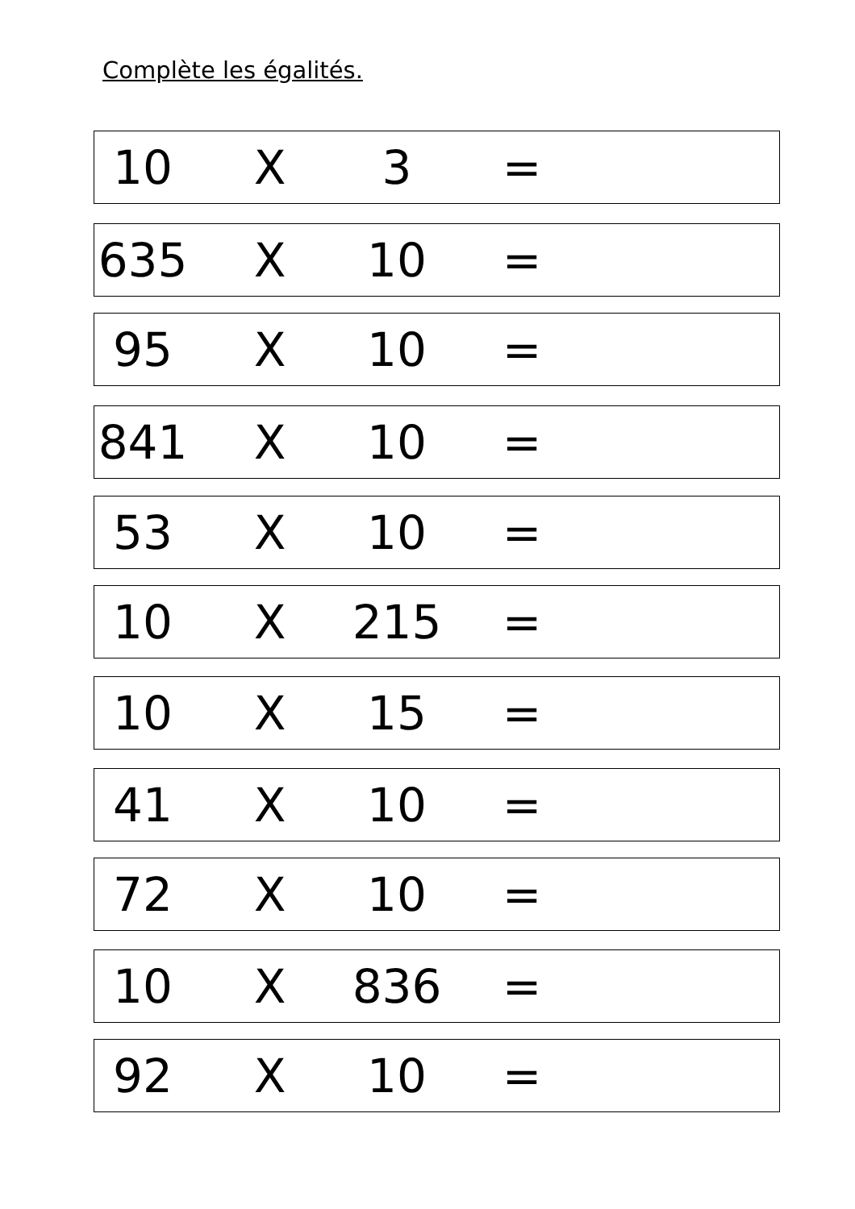Complète les égalités.
10 X 3 =
635 X 10 =
95 X 10 =
841 X 10 =
53 X 10 =
10 X 215 =
10 X 15 =
41 X 10 =
72 X 10 =
10 X 836 =
92 X 10 =